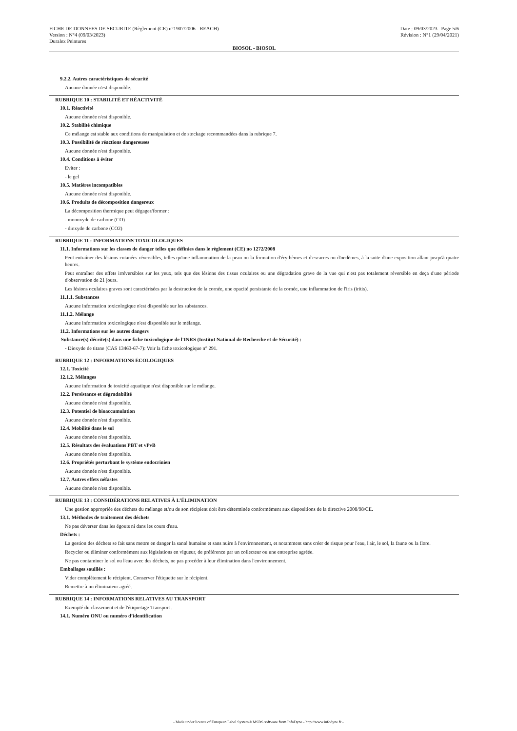FICHE DE DONNEES DE SECURITE (Règlement (CE) n°1907/2006 - REACH) Date : 09/03/2023 Page 5/6
Version : N°4 (09/03/2023) Révision : N°1 (29/04/2021)
Duralex Peintures
BIOSOL - BIOSOL
9.2.2. Autres caractéristiques de sécurité
Aucune donnée n'est disponible.
RUBRIQUE 10 : STABILITÉ ET RÉACTIVITÉ
10.1. Réactivité
Aucune donnée n'est disponible.
10.2. Stabilité chimique
Ce mélange est stable aux conditions de manipulation et de stockage recommandées dans la rubrique 7.
10.3. Possibilité de réactions dangereuses
Aucune donnée n'est disponible.
10.4. Conditions à éviter
Eviter :
- le gel
10.5. Matières incompatibles
Aucune donnée n'est disponible.
10.6. Produits de décomposition dangereux
La décomposition thermique peut dégager/former :
- monoxyde de carbone (CO)
- dioxyde de carbone (CO2)
RUBRIQUE 11 : INFORMATIONS TOXICOLOGIQUES
11.1. Informations sur les classes de danger telles que définies dans le règlement (CE) no 1272/2008
Peut entraîner des lésions cutanées réversibles, telles qu'une inflammation de la peau ou la formation d'érythèmes et d'escarres ou d'oedèmes, à la suite d'une exposition allant jusqu'à quatre heures.
Peut entraîner des effets irréversibles sur les yeux, tels que des lésions des tissus oculaires ou une dégradation grave de la vue qui n'est pas totalement réversible en deça d'une période d'observation de 21 jours.
Les lésions oculaires graves sont caractérisées par la destruction de la cornée, une opacité persistante de la cornée, une inflammation de l'iris (iritis).
11.1.1. Substances
Aucune information toxicologique n'est disponible sur les substances.
11.1.2. Mélange
Aucune information toxicologique n'est disponible sur le mélange.
11.2. Informations sur les autres dangers
Substance(s) décrite(s) dans une fiche toxicologique de l'INRS (Institut National de Recherche et de Sécurité) :
- Dioxyde de titane (CAS 13463-67-7): Voir la fiche toxicologique n° 291.
RUBRIQUE 12 : INFORMATIONS ÉCOLOGIQUES
12.1. Toxicité
12.1.2. Mélanges
Aucune information de toxicité aquatique n'est disponible sur le mélange.
12.2. Persistance et dégradabilité
Aucune donnée n'est disponible.
12.3. Potentiel de bioaccumulation
Aucune donnée n'est disponible.
12.4. Mobilité dans le sol
Aucune donnée n'est disponible.
12.5. Résultats des évaluations PBT et vPvB
Aucune donnée n'est disponible.
12.6. Propriétés perturbant le système endocrinien
Aucune donnée n'est disponible.
12.7. Autres effets néfastes
Aucune donnée n'est disponible.
RUBRIQUE 13 : CONSIDÉRATIONS RELATIVES À L’ÉLIMINATION
Une gestion appropriée des déchets du mélange et/ou de son récipient doit être déterminée conformément aux dispositions de la directive 2008/98/CE.
13.1. Méthodes de traitement des déchets
Ne pas déverser dans les égouts ni dans les cours d'eau.
Déchets :
La gestion des déchets se fait sans mettre en danger la santé humaine et sans nuire à l'environnement, et notamment sans créer de risque pour l'eau, l'air, le sol, la faune ou la flore.
Recycler ou éliminer conformément aux législations en vigueur, de préférence par un collecteur ou une entreprise agréée.
Ne pas contaminer le sol ou l'eau avec des déchets, ne pas procéder à leur élimination dans l'environnement.
Emballages souillés :
Vider complètement le récipient. Conserver l'étiquette sur le récipient.
Remettre à un éliminateur agréé.
RUBRIQUE 14 : INFORMATIONS RELATIVES AU TRANSPORT
Exempté du classement et de l'étiquetage Transport .
14.1. Numéro ONU ou numéro d’identification
-
- Made under licence of European Label System® MSDS software from InfoDyne - http://www.infodyne.fr -